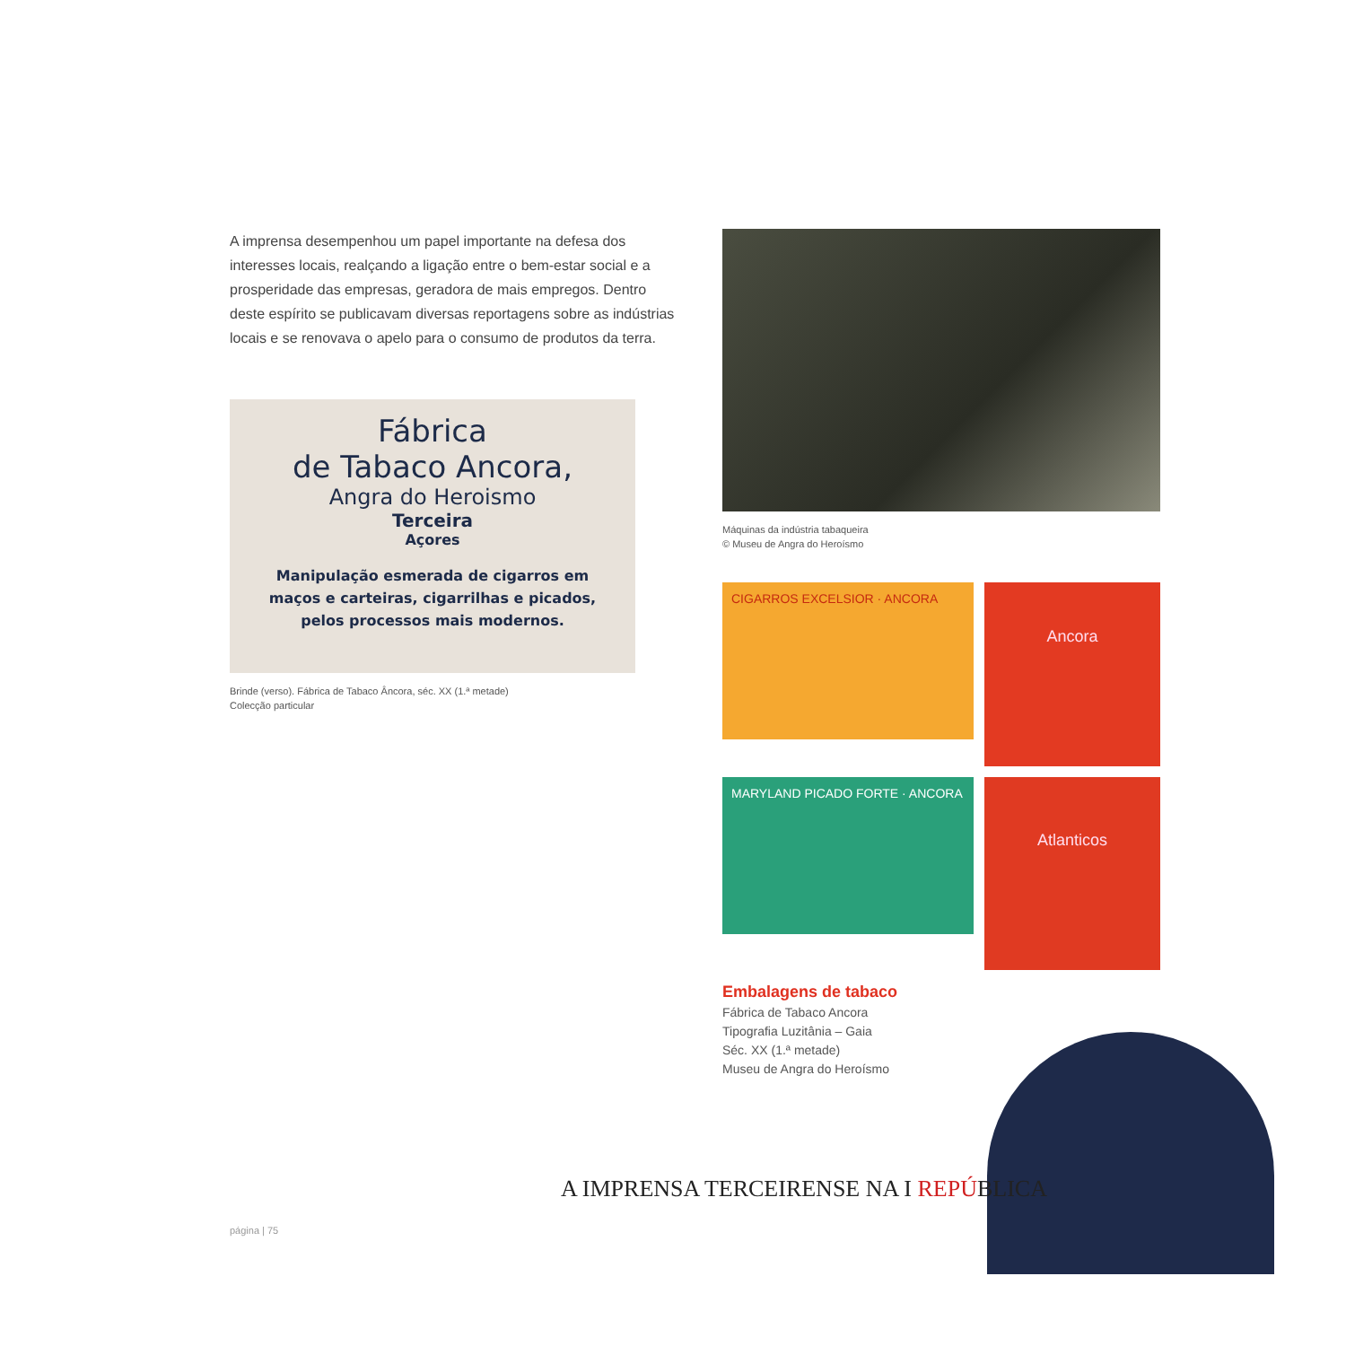A imprensa desempenhou um papel importante na defesa dos interesses locais, realçando a ligação entre o bem-estar social e a prosperidade das empresas, geradora de mais empregos. Dentro deste espírito se publicavam diversas reportagens sobre as indústrias locais e se renovava o apelo para o consumo de produtos da terra.
Fábrica
de Tabaco Ancora,
Angra do Heroismo
Terceira
Açores
Manipulação esmerada de cigarros em
maços e carteiras, cigarrilhas e picados,
pelos processos mais modernos.
Brinde (verso). Fábrica de Tabaco Âncora, séc. XX (1.ª metade)
Colecção particular
Máquinas da indústria tabaqueira
© Museu de Angra do Heroísmo
CIGARROS EXCELSIOR · ANCORA
Ancora
MARYLAND PICADO FORTE · ANCORA
Atlanticos
Embalagens de tabaco
Fábrica de Tabaco Ancora
Tipografia Luzitânia – Gaia
Séc. XX (1.ª metade)
Museu de Angra do Heroísmo
A IMPRENSA TERCEIRENSE NA I REPÚBLICA
página | 75